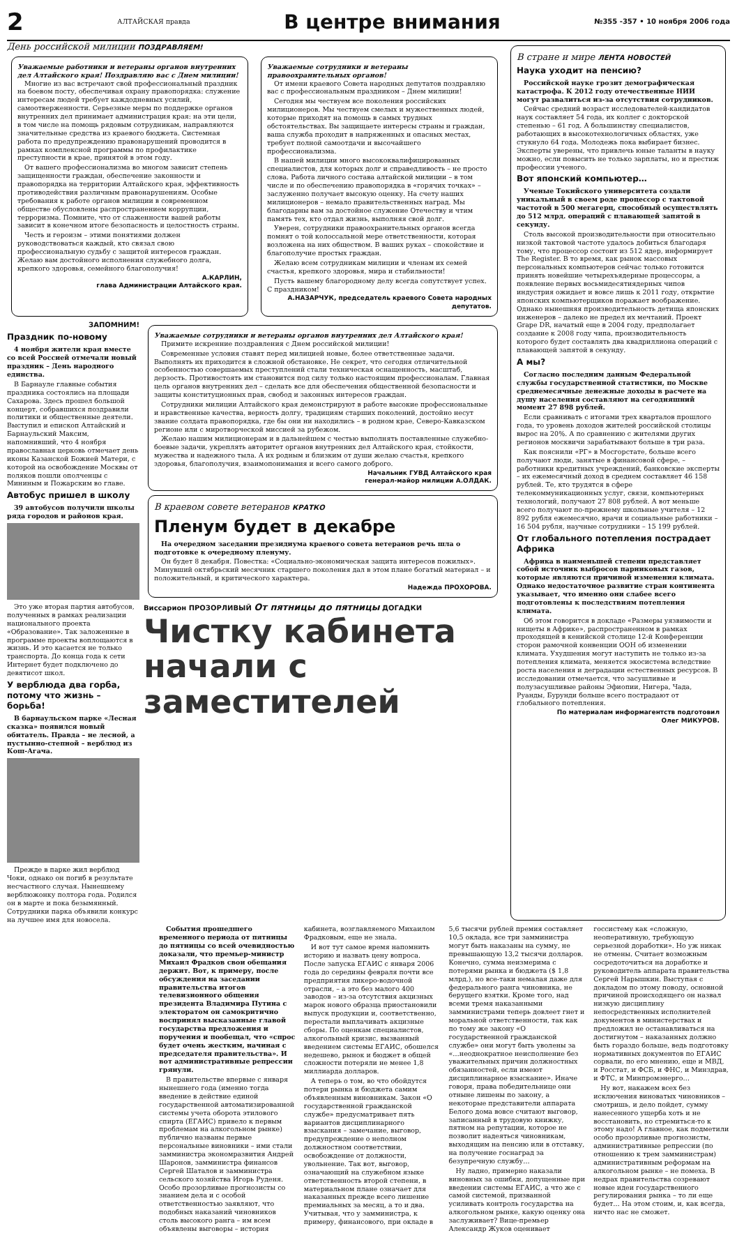2 АЛТАЙСКАЯ правда В центре внимания №355 -357 • 10 ноября 2006 года
День российской милиции ПОЗДРАВЛЯЕМ!
Уважаемые работники и ветераны органов внутренних дел Алтайского края! Поздравляю вас с Днем милиции!
Многие из вас встречают свой профессиональный праздник на боевом посту, обеспечивая охрану правопорядка: служение интересам людей требует каждодневных усилий, самоотверженности. Серьезные меры по поддержке органов внутренних дел принимает администрация края: на эти цели, в том числе на помощь рядовым сотрудникам, направляются значительные средства из краевого бюджета. Системная работа по предупреждению правонарушений проводится в рамках комплексной программы по профилактике преступности в крае, принятой в этом году.
От вашего профессионализма во многом зависит степень защищенности граждан, обеспечение законности и правопорядка на территории Алтайского края, эффективность противодействия различным правонарушениям. Особые требования к работе органов милиции в современном обществе обусловлены распространением коррупции, терроризма. Помните, что от слаженности вашей работы зависит в конечном итоге безопасность и целостность страны.
Честь и героизм – этими понятиями должен руководствоваться каждый, кто связал свою профессиональную судьбу с защитой интересов граждан. Желаю вам достойного исполнения служебного долга, крепкого здоровья, семейного благополучия!
А.КАРЛИН,
глава Администрации Алтайского края.
Уважаемые сотрудники и ветераны правоохранительных органов!
От имени краевого Совета народных депутатов поздравляю вас с профессиональным праздником – Днем милиции!
Сегодня мы чествуем все поколения российских милиционеров. Мы чествуем смелых и мужественных людей, которые приходят на помощь в самых трудных обстоятельствах. Вы защищаете интересы страны и граждан, ваша служба проходит в напряженных и опасных местах, требует полной самоотдачи и высочайшего профессионализма.
В нашей милиции много высококвалифицированных специалистов, для которых долг и справедливость – не просто слова. Работа личного состава алтайской милиции – в том числе и по обеспечению правопорядка в «горячих точках» – заслуженно получает высокую оценку. На счету наших милиционеров – немало правительственных наград. Мы благодарны вам за достойное служение Отечеству и чтим память тех, кто отдал жизнь, выполняя свой долг.
Уверен, сотрудники правоохранительных органов всегда помнят о той колоссальной мере ответственности, которая возложена на них обществом. В ваших руках – спокойствие и благополучие простых граждан.
Желаю всем сотрудникам милиции и членам их семей счастья, крепкого здоровья, мира и стабильности!
Пусть вашему благородному делу всегда сопутствует успех. С праздником!
А.НАЗАРЧУК, председатель краевого Совета народных депутатов.
ЗАПОМНИМ!
Праздник по-новому
4 ноября жители края вместе со всей Россией отмечали новый праздник – День народного единства.
В Барнауле главные события праздника состоялись на площади Сахарова. Здесь прошел большой концерт, собравшихся поздравили политики и общественные деятели. Выступил и епископ Алтайский и Барнаульский Максим, напомнивший, что 4 ноября православная церковь отмечает день иконы Казанской Божией Матери, с которой на освобождение Москвы от поляков пошли ополченцы с Мининым и Пожарским во главе.
Автобус пришел в школу
39 автобусов получили школы ряда городов и районов края.
Это уже вторая партия автобусов, полученных в рамках реализации национального проекта «Образование». Так заложенные в программе проекты воплощаются в жизнь. И это касается не только транспорта. До конца года к сети Интернет будет подключено до девятисот школ.
У верблюда два горба, потому что жизнь – борьба!
В барнаульском парке «Лесная сказка» появился новый обитатель. Правда – не лесной, а пустынно-степной – верблюд из Кош-Агача.
Прежде в парке жил верблюд Чоки, однако он погиб в результате несчастного случая. Нынешнему верблюжонку полтора года. Родился он в марте и пока безымянный. Сотрудники парка объявили конкурс на лучшее имя для новосела.
Уважаемые сотрудники и ветераны органов внутренних дел Алтайского края!
Примите искренние поздравления с Днем российской милиции!
Современные условия ставят перед милицией новые, более ответственные задачи. Выполнять их приходится в сложной обстановке. Не секрет, что сегодня отличительной особенностью совершаемых преступлений стали техническая оснащенность, масштаб, дерзость. Противостоять им становится под силу только настоящим профессионалам. Главная цель органов внутренних дел – сделать все для обеспечения общественной безопасности и защиты конституционных прав, свобод и законных интересов граждан.
Сотрудники милиции Алтайского края демонстрируют в работе высокие профессиональные и нравственные качества, верность долгу, традициям старших поколений, достойно несут звание солдата правопорядка, где бы они ни находились – в родном крае, Северо-Кавказском регионе или с миротворческой миссией за рубежом.
Желаю нашим милиционерам и в дальнейшем с честью выполнять поставленные служебно-боевые задачи, укреплять авторитет органов внутренних дел Алтайского края, стойкости, мужества и надежного тыла. А их родным и близким от души желаю счастья, крепкого здоровья, благополучия, взаимопонимания и всего самого доброго.
Начальник ГУВД Алтайского края
генерал-майор милиции А.ОЛДАК.
В краевом совете ветеранов КРАТКО
Пленум будет в декабре
На очередном заседании президиума краевого совета ветеранов речь шла о подготовке к очередному пленуму.
Он будет 8 декабря. Повестка: «Социально-экономическая защита интересов пожилых». Минувший октябрьский месячник старшего поколения дал в этом плане богатый материал – и положительный, и критического характера.
Надежда ПРОХОРОВА.
Виссарион ПРОЗОРЛИВЫЙ От пятницы до пятницы ДОГАДКИ
Чистку кабинета начали с заместителей
В стране и мире ЛЕНТА НОВОСТЕЙ
Наука уходит на пенсию?
Российской науке грозит демографическая катастрофа. К 2012 году отечественные НИИ могут развалиться из-за отсутствия сотрудников.
Сейчас средний возраст исследователей-кандидатов наук составляет 54 года, их коллег с докторской степенью – 61 год. А большинству специалистов, работающих в высокотехнологичных областях, уже стукнуло 64 года. Молодежь пока выбирает бизнес. Эксперты уверены, что привлечь юные таланты в науку можно, если повысить не только зарплаты, но и престиж профессии ученого.
Вот японский компьютер…
Ученые Токийского университета создали уникальный в своем роде процессор с тактовой частотой в 500 мегагерц, способный осуществлять до 512 млрд. операций с плавающей запятой в секунду.
Столь высокой производительности при относительно низкой тактовой частоте удалось добиться благодаря тому, что процессор состоит из 512 ядер, информирует The Register. В то время, как рынок массовых персональных компьютеров сейчас только готовится принять новейшие четырехъядерные процессоры, а появление первых восьмидесятиядерных чипов индустрия ожидает и вовсе лишь к 2011 году, открытие японских компьютерщиков поражает воображение. Однако нынешняя производительность детища японских инженеров – далеко не предел их мечтаний. Проект Grape DR, начатый еще в 2004 году, предполагает создание к 2008 году чипа, производительность которого будет составлять два квадриллиона операций с плавающей запятой в секунду.
А мы?
Согласно последним данным Федеральной службы государственной статистики, по Москве среднемесячные денежные доходы в расчете на душу населения составляют на сегодняшний момент 27 898 рублей.
Если сравнивать с итогами трех кварталов прошлого года, то уровень доходов жителей российской столицы вырос на 20%. А по сравнению с жителями других регионов москвичи зарабатывают больше в три раза.
Как пояснили «РГ» в Мосгорстате, больше всего получают люди, занятые в финансовой сфере, – работники кредитных учреждений, банковские эксперты – их ежемесячный доход в среднем составляет 46 158 рублей. Те, кто трудятся в сфере телекоммуникационных услуг, связи, компьютерных технологий, получают 27 808 рублей. А вот меньше всего получают по-прежнему школьные учителя – 12 892 рубля ежемесячно, врачи и социальные работники – 16 504 рубля, научные сотрудники – 15 199 рублей.
От глобального потепления пострадает Африка
Африка в наименьшей степени представляет собой источник выбросов парниковых газов, которые являются причиной изменения климата. Однако недостаточное развитие стран континента указывает, что именно они слабее всего подготовлены к последствиям потепления климата.
Об этом говорится в докладе «Размеры уязвимости и нищеты в Африке», распространенном в рамках проходящей в кенийской столице 12-й Конференции сторон рамочной конвенции ООН об изменении климата. Ухудшения могут наступить не только из-за потепления климата, меняется экосистема вследствие роста населения и деградации естественных ресурсов. В исследовании отмечается, что засушливые и полузасушливые районы Эфиопии, Нигера, Чада, Руанды, Бурунди больше всего пострадают от глобального потепления.
По материалам информагентств подготовил
Олег МИКУРОВ.
События прошедшего временного периода от пятницы до пятницы со всей очевидностью доказали, что премьер-министр Михаил Фрадков свои обещания держит. Вот, к примеру, после обсуждения на заседании правительства итогов телевизионного общения президента Владимира Путина с электоратом он самокритично воспринял высказанные главой государства предложения и поручения и пообещал, что «спрос будет очень жестким, начиная с председателя правительства». И вот административные репрессии грянули.
В правительстве впервые с января нынешнего года (именно тогда введение в действие единой государственной автоматизированной системы учета оборота этилового спирта (ЕГАИС) привело к первым проблемам на алкогольном рынке) публично названы первые персональные виновники – ими стали замминистра экономразвития Андрей Шаронов, замминистра финансов Сергей Шаталов и замминистра сельского хозяйства Игорь Руденя. Особо прозорливые прогнозисты со знанием дела и с особой ответственностью заявляют, что подобных наказаний чиновников столь высокого ранга – им всем объявлены выговоры – история кабинета, возглавляемого Михаилом Фрадковым, еще не знала.
И вот тут самое время напомнить историю и назвать цену вопроса. После запуска ЕГАИС с января 2006 года до середины февраля почти все предприятия ликеро-водочной отрасли, – а это без малого 400 заводов – из-за отсутствия акцизных марок нового образца приостановили выпуск продукции и, соответственно, перестали выплачивать акцизные сборы. По оценкам специалистов, алкогольный кризис, вызванный введением системы ЕГАИС, обошелся недешево, рынок и бюджет в общей сложности потеряли не менее 1,8 миллиарда долларов.
А теперь о том, во что обойдутся потери рынка и бюджета самим объявленным виновникам. Закон «О государственной гражданской службе» предусматривает пять вариантов дисциплинарного взыскания – замечание, выговор, предупреждение о неполном должностном соответствии, освобождение от должности, увольнение. Так вот, выговор, означающий на служебном языке ответственность второй степени, в материальном плане означает для наказанных прежде всего лишение премиальных за месяц, а то и два. Учитывая, что у замминистра, к примеру, финансового, при окладе в 5,6 тысячи рублей премия составляет 10,5 оклада, все три замминистра могут быть наказаны на сумму, не превышающую 13,2 тысячи долларов. Конечно, сумма неизмерима с потерями рынка и бюджета ($ 1,8 млрд.), но все-таки немалая даже для федерального ранга чиновника, не берущего взятки. Кроме того, над всеми тремя наказанными замминистрами теперь довлеет гнет и моральной ответственности, так как по тому же закону «О государственной гражданской службе» они могут быть уволены за «…неоднократное неисполнение без уважительных причин должностных обязанностей, если имеют дисциплинарное взыскание». Иначе говоря, права побед­ительнице они отныне лишены по закону, а некоторые представители аппарата Белого дома вовсе считают выговор, записанный в трудовую книжку, пятном на репутации, которое не позволит надеяться чиновникам, выходящим на пенсию или в отставку, на получение госнаград за безупречную службу…
Ну ладно, примерно наказали виновных за ошибки, допущенные при введении системы ЕГАИС, а что же с самой системой, призванной усиливать контроль государства на алкогольном рынке, какую оценку она заслуживает? Вице-премьер Александр Жуков оценивает госсистему как «сложную, неоперативную, требующую серьезной доработки». Но уж никак не отмены. Считает возможным сосредоточиться на доработке и руководитель аппарата правительства Сергей Нарышкин. Выступая с докладом по этому поводу, основной причиной происходящего он назвал низкую дисциплину непосредственных исполнителей документов в министерствах и предложил не останавливаться на достигнутом – наказанных должно быть гораздо больше, ведь подготовку нормативных документов по ЕГАИС сорвали, по его мнению, еще и МВД, и Росстат, и ФСБ, и ФНС, и Минздрав, и ФТС, и Минпромэнерго…
Ну вот, накажем всех без исключения виноватых чиновников – смотришь, и дело пойдет, сумму нанесенного ущерба хоть и не восстановить, но стремиться-то к этому надо! А главное, как подметили особо прозорливые прогнозисты, административные репрессии (по отношению к трем замминистрам) административным реформам на алкогольном рынке – не помеха. В недрах правительства созревают новые идеи государственного регулирования рынка – то ли еще будет… На этом стоим, и, как всегда, ничто нас не сможет.